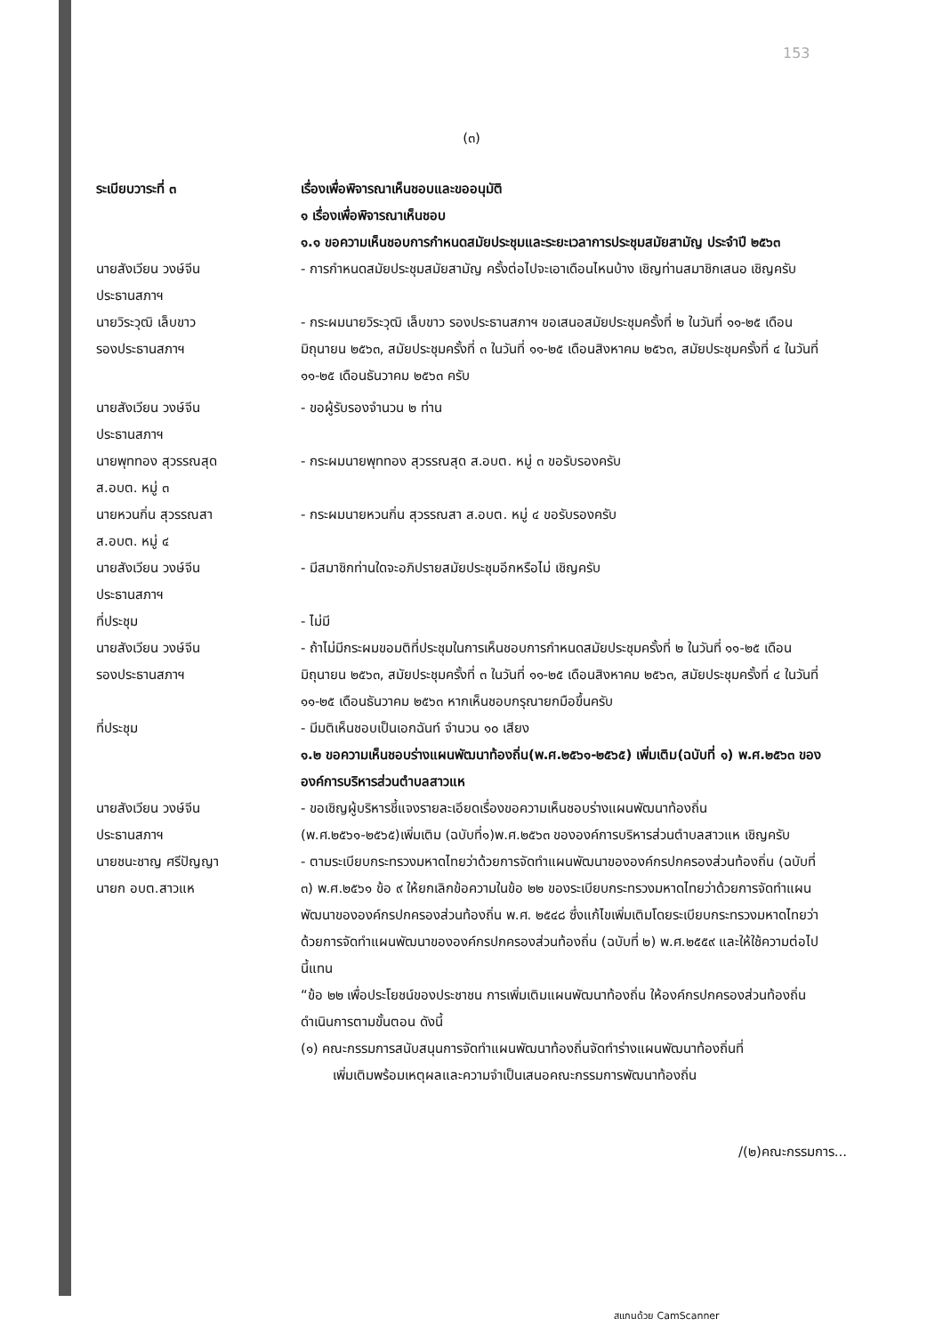153
(๓)
ระเบียบวาระที่ ๓ เรื่องเพื่อพิจารณาเห็นชอบและขออนุมัติ
๑ เรื่องเพื่อพิจารณาเห็นชอบ
๑.๑ ขอความเห็นชอบการกำหนดสมัยประชุมและระยะเวลาการประชุมสมัยสามัญ ประจำปี ๒๕๖๓
นายสังเวียน วงษ์จีน
ประธานสภาฯ
- การกำหนดสมัยประชุมสมัยสามัญ ครั้งต่อไปจะเอาเดือนไหนบ้าง เชิญท่านสมาชิกเสนอ เชิญครับ
นายวิระวุฒิ เล็บขาว
รองประธานสภาฯ
- กระผมนายวิระวุฒิ เล็บขาว รองประธานสภาฯ ขอเสนอสมัยประชุมครั้งที่ ๒ ในวันที่ ๑๑-๒๕ เดือนมิถุนายน ๒๕๖๓, สมัยประชุมครั้งที่ ๓ ในวันที่ ๑๑-๒๕ เดือนสิงหาคม ๒๕๖๓, สมัยประชุมครั้งที่ ๔ ในวันที่ ๑๑-๒๕ เดือนธันวาคม ๒๕๖๓ ครับ
นายสังเวียน วงษ์จีน
ประธานสภาฯ
- ขอผู้รับรองจำนวน ๒ ท่าน
นายพุททอง สุวรรณสุด
ส.อบต. หมู่ ๓
- กระผมนายพุททอง สุวรรณสุด ส.อบต. หมู่ ๓ ขอรับรองครับ
นายหวนกิ่น สุวรรณสา
ส.อบต. หมู่ ๔
- กระผมนายหวนกิ่น สุวรรณสา ส.อบต. หมู่ ๔ ขอรับรองครับ
นายสังเวียน วงษ์จีน
ประธานสภาฯ
- มีสมาชิกท่านใดจะอภิปรายสมัยประชุมอีกหรือไม่ เชิญครับ
ที่ประชุม - ไม่มี
นายสังเวียน วงษ์จีน
รองประธานสภาฯ
- ถ้าไม่มีกระผมขอมติที่ประชุมในการเห็นชอบการกำหนดสมัยประชุมครั้งที่ ๒ ในวันที่ ๑๑-๒๕ เดือนมิถุนายน ๒๕๖๓, สมัยประชุมครั้งที่ ๓ ในวันที่ ๑๑-๒๕ เดือนสิงหาคม ๒๕๖๓, สมัยประชุมครั้งที่ ๔ ในวันที่ ๑๑-๒๕ เดือนธันวาคม ๒๕๖๓ หากเห็นชอบกรุณายกมือขึ้นครับ
ที่ประชุม - มีมติเห็นชอบเป็นเอกฉันท์ จำนวน ๑๐ เสียง
๑.๒ ขอความเห็นชอบร่างแผนพัฒนาท้องถิ่น(พ.ศ.๒๕๖๑-๒๕๖๕) เพิ่มเติม(ฉบับที่ ๑) พ.ศ.๒๕๖๓ ขององค์การบริหารส่วนตำบลสาวแห
นายสังเวียน วงษ์จีน
ประธานสภาฯ
- ขอเชิญผู้บริหารชี้แจงรายละเอียดเรื่องขอความเห็นชอบร่างแผนพัฒนาท้องถิ่น (พ.ศ.๒๕๖๑-๒๕๖๕)เพิ่มเติม (ฉบับที่๑)พ.ศ.๒๕๖๓ ขององค์การบริหารส่วนตำบลสาวแห เชิญครับ
นายชนะชาญ ศรีปัญญา
นายก อบต.สาวแห
- ตามระเบียบกระทรวงมหาดไทยว่าด้วยการจัดทำแผนพัฒนาขององค์กรปกครองส่วนท้องถิ่น (ฉบับที่ ๓) พ.ศ.๒๕๖๑ ข้อ ๙ ให้ยกเลิกข้อความในข้อ ๒๒ ของระเบียบกระทรวงมหาดไทยว่าด้วยการจัดทำแผนพัฒนาขององค์กรปกครองส่วนท้องถิ่น พ.ศ. ๒๕๔๘ ซึ่งแก้ไขเพิ่มเติมโดยระเบียบกระทรวงมหาดไทยว่าด้วยการจัดทำแผนพัฒนาขององค์กรปกครองส่วนท้องถิ่น (ฉบับที่ ๒) พ.ศ.๒๕๕๙ และให้ใช้ความต่อไปนี้แทน
“ข้อ ๒๒ เพื่อประโยชน์ของประชาชน การเพิ่มเติมแผนพัฒนาท้องถิ่น ให้องค์กรปกครองส่วนท้องถิ่นดำเนินการตามขั้นตอน ดังนี้
(๑) คณะกรรมการสนับสนุนการจัดทำแผนพัฒนาท้องถิ่นจัดทำร่างแผนพัฒนาท้องถิ่นที่
เพิ่มเติมพร้อมเหตุผลและความจำเป็นเสนอคณะกรรมการพัฒนาท้องถิ่น
/(๒)คณะกรรมการ...
สแกนด้วย CamScanner